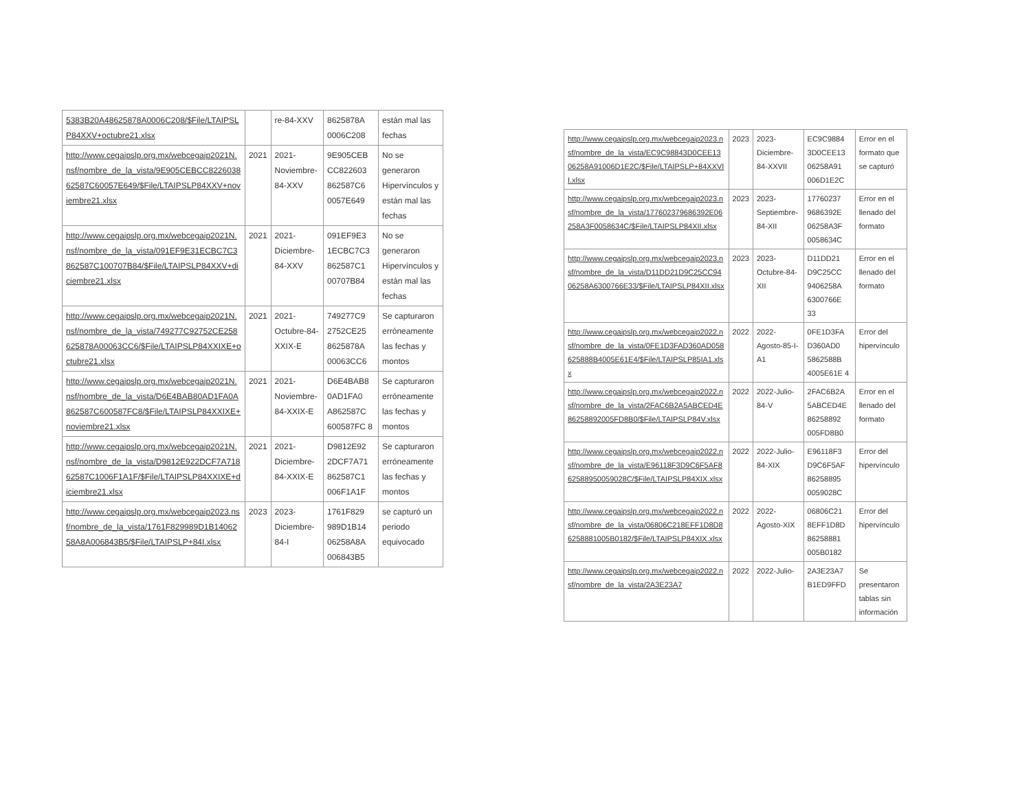| 5383B20A48625878A0006C208/$File/LTAIPSLP84XXV+octubre21.xlsx | | re-84-XXV | 8625878A 0006C208 | están mal las fechas |
| http://www.cegaipslp.org.mx/webcegaip2021N.nsf/nombre_de_la_vista/9E905CEBCC822603862587C60057E649/$File/LTAIPSLP84XXV+noviembre21.xlsx | 2021 | 2021-Noviembre-84-XXV | 9E905CEB CC822603 862587C6 0057E649 | No se generaron Hipervínculos y están mal las fechas |
| http://www.cegaipslp.org.mx/webcegaip2021N.nsf/nombre_de_la_vista/091EF9E31ECBC7C3862587C100707B84/$File/LTAIPSLP84XXV+diciembre21.xlsx | 2021 | 2021-Diciembre-84-XXV | 091EF9E3 1ECBC7C3 862587C1 00707B84 | No se generaron Hipervínculos y están mal las fechas |
| http://www.cegaipslp.org.mx/webcegaip2021N.nsf/nombre_de_la_vista/749277C92752CE258625878A00063CC6/$File/LTAIPSLP84XXIXE+octubre21.xlsx | 2021 | 2021-Octubre-84-XXIX-E | 749277C9 2752CE25 8625878A 00063CC6 | Se capturaron erróneamente las fechas y montos |
| http://www.cegaipslp.org.mx/webcegaip2021N.nsf/nombre_de_la_vista/D6E4BAB80AD1FA0A862587C600587FC8/$File/LTAIPSLP84XXIXE+noviembre21.xlsx | 2021 | 2021-Noviembre-84-XXIX-E | D6E4BAB8 0AD1FA0 A862587C 600587FC 8 | Se capturaron erróneamente las fechas y montos |
| http://www.cegaipslp.org.mx/webcegaip2021N.nsf/nombre_de_la_vista/D9812E922DCF7A71862587C1006F1A1F/$File/LTAIPSLP84XXIXE+diciembre21.xlsx | 2021 | 2021-Diciembre-84-XXIX-E | D9812E92 2DCF7A71 862587C1 006F1A1F | Se capturaron erróneamente las fechas y montos |
| http://www.cegaipslp.org.mx/webcegaip2023.nsf/nombre_de_la_vista/1761F829989D1B1406258A8A006843B5/$File/LTAIPSLP+84I.xlsx | 2023 | 2023-Diciembre-84-I | 1761F829 989D1B14 06258A8A 006843B5 | se capturó un periodo equivocado |
| http://www.cegaipslp.org.mx/webcegaip2023.nsf/nombre_de_la_vista/EC9C98843D0CEE1306258A91006D1E2C/$File/LTAIPSLP+84XXVII.xlsx | 2023 | 2023-Diciembre-84-XXVII | EC9C9884 3D0CEE13 06258A91 006D1E2C | Error en el formato que se capturó |
| http://www.cegaipslp.org.mx/webcegaip2023.nsf/nombre_de_la_vista/177602379686392E06258A3F0058634C/$File/LTAIPSLP84XII.xlsx | 2023 | 2023-Septiembre-84-XII | 17760237 9686392E 06258A3F 0058634C | Error en el llenado del formato |
| http://www.cegaipslp.org.mx/webcegaip2023.nsf/nombre_de_la_vista/D11DD21D9C25CC9406258A6300766E33/$File/LTAIPSLP84XII.xlsx | 2023 | 2023-Octubre-84-XII | D11DD21 D9C25CC 9406258A 6300766E 33 | Error en el llenado del formato |
| http://www.cegaipslp.org.mx/webcegaip2022.nsf/nombre_de_la_vista/0FE1D3FAD360AD058625888B4005E61E4/$File/LTAIPSLP85IA1.xlsx | 2022 | 2022-Agosto-85-I-A1 | 0FE1D3FA D360AD0 5862588B 4005E61E 4 | Error del hipervínculo |
| http://www.cegaipslp.org.mx/webcegaip2022.nsf/nombre_de_la_vista/2FAC6B2A5ABCED4E86258892005FD8B0/$File/LTAIPSLP84V.xlsx | 2022 | 2022-Julio-84-V | 2FAC6B2A 5ABCED4E 86258892 005FD8B0 | Error en el llenado del formato |
| http://www.cegaipslp.org.mx/webcegaip2022.nsf/nombre_de_la_vista/E96118F3D9C6F5AF862588950059028C/$File/LTAIPSLP84XIX.xlsx | 2022 | 2022-Julio-84-XIX | E96118F3 D9C6F5AF 86258895 0059028C | Error del hipervínculo |
| http://www.cegaipslp.org.mx/webcegaip2022.nsf/nombre_de_la_vista/06806C218EFF1D8D86258881005B0182/$File/LTAIPSLP84XIX.xlsx | 2022 | 2022-Agosto-XIX | 06806C21 8EFF1D8D 86258881 005B0182 | Error del hipervínculo |
| http://www.cegaipslp.org.mx/webcegaip2022.nsf/nombre_de_la_vista/2A3E23A7 | 2022 | 2022-Julio- | 2A3E23A7 B1ED9FFD | Se presentaron tablas sin información |